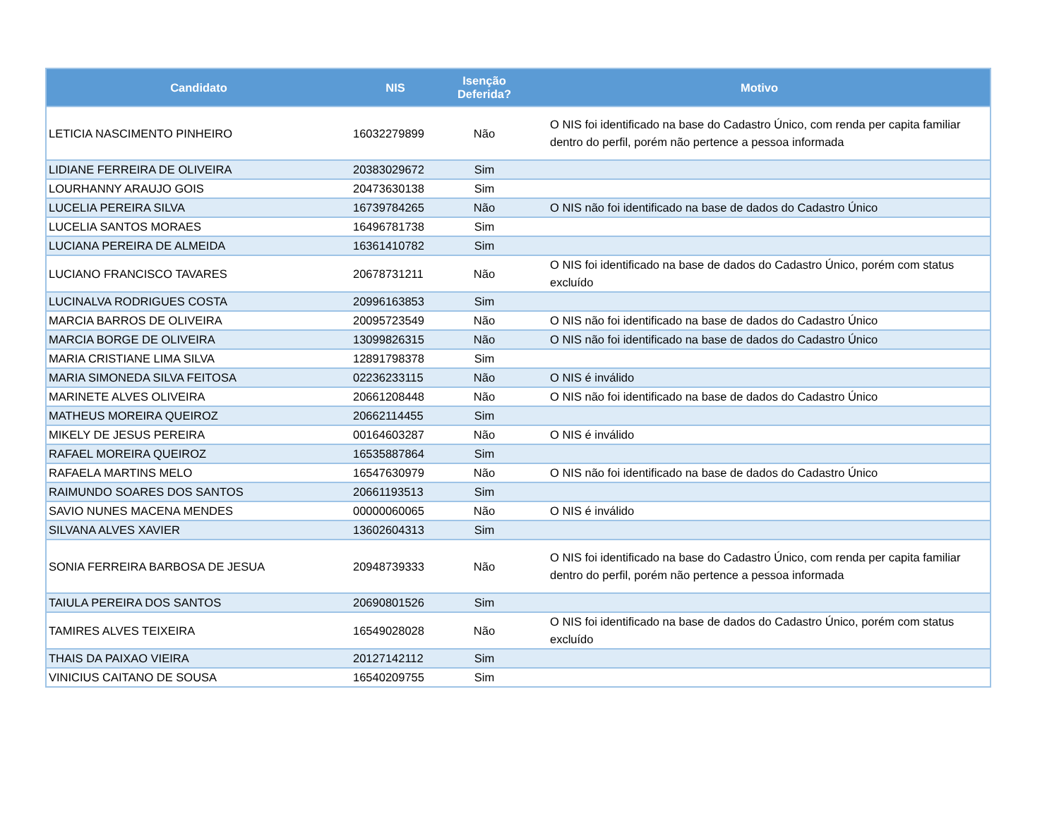| Candidato | NIS | Isenção Deferida? | Motivo |
| --- | --- | --- | --- |
| LETICIA NASCIMENTO PINHEIRO | 16032279899 | Não | O NIS foi identificado na base do Cadastro Único, com renda per capita familiar dentro do perfil, porém não pertence a pessoa informada |
| LIDIANE FERREIRA DE OLIVEIRA | 20383029672 | Sim | |
| LOURHANNY ARAUJO GOIS | 20473630138 | Sim | |
| LUCELIA PEREIRA SILVA | 16739784265 | Não | O NIS não foi identificado na base de dados do Cadastro Único |
| LUCELIA SANTOS MORAES | 16496781738 | Sim | |
| LUCIANA PEREIRA DE ALMEIDA | 16361410782 | Sim | |
| LUCIANO FRANCISCO TAVARES | 20678731211 | Não | O NIS foi identificado na base de dados do Cadastro Único, porém com status excluído |
| LUCINALVA RODRIGUES COSTA | 20996163853 | Sim | |
| MARCIA BARROS DE OLIVEIRA | 20095723549 | Não | O NIS não foi identificado na base de dados do Cadastro Único |
| MARCIA BORGE DE OLIVEIRA | 13099826315 | Não | O NIS não foi identificado na base de dados do Cadastro Único |
| MARIA CRISTIANE LIMA SILVA | 12891798378 | Sim | |
| MARIA SIMONEDA SILVA FEITOSA | 02236233115 | Não | O NIS é inválido |
| MARINETE ALVES OLIVEIRA | 20661208448 | Não | O NIS não foi identificado na base de dados do Cadastro Único |
| MATHEUS MOREIRA QUEIROZ | 20662114455 | Sim | |
| MIKELY DE JESUS PEREIRA | 00164603287 | Não | O NIS é inválido |
| RAFAEL MOREIRA QUEIROZ | 16535887864 | Sim | |
| RAFAELA MARTINS MELO | 16547630979 | Não | O NIS não foi identificado na base de dados do Cadastro Único |
| RAIMUNDO SOARES DOS SANTOS | 20661193513 | Sim | |
| SAVIO NUNES MACENA MENDES | 00000060065 | Não | O NIS é inválido |
| SILVANA ALVES XAVIER | 13602604313 | Sim | |
| SONIA FERREIRA BARBOSA DE JESUA | 20948739333 | Não | O NIS foi identificado na base do Cadastro Único, com renda per capita familiar dentro do perfil, porém não pertence a pessoa informada |
| TAIULA PEREIRA DOS SANTOS | 20690801526 | Sim | |
| TAMIRES ALVES TEIXEIRA | 16549028028 | Não | O NIS foi identificado na base de dados do Cadastro Único, porém com status excluído |
| THAIS DA PAIXAO VIEIRA | 20127142112 | Sim | |
| VINICIUS CAITANO DE SOUSA | 16540209755 | Sim | |